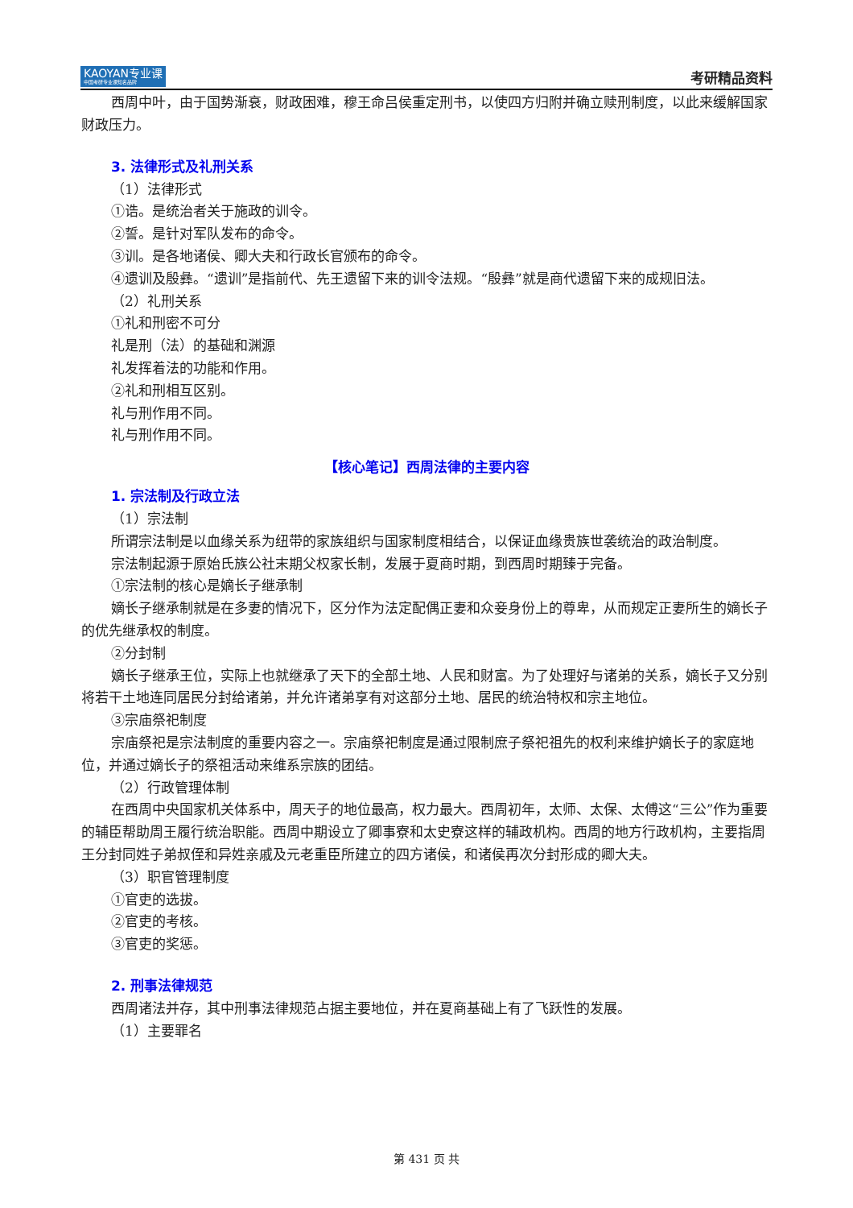KAOYAN专业课
中国考研专业课知名品牌
考研精品资料
西周中叶，由于国势渐衰，财政困难，穆王命吕侯重定刑书，以使四方归附并确立赎刑制度，以此来缓解国家财政压力。
3. 法律形式及礼刑关系
（1）法律形式
①诰。是统治者关于施政的训令。
②誓。是针对军队发布的命令。
③训。是各地诸侯、卿大夫和行政长官颁布的命令。
④遗训及殷彝。“遗训”是指前代、先王遗留下来的训令法规。“殷彝”就是商代遗留下来的成规旧法。
（2）礼刑关系
①礼和刑密不可分
礼是刑（法）的基础和渊源
礼发挥着法的功能和作用。
②礼和刑相互区别。
礼与刑作用不同。
礼与刑作用不同。
【核心笔记】西周法律的主要内容
1. 宗法制及行政立法
（1）宗法制
所谓宗法制是以血缘关系为纽带的家族组织与国家制度相结合，以保证血缘贵族世袭统治的政治制度。
宗法制起源于原始氏族公社末期父权家长制，发展于夏商时期，到西周时期臻于完备。
①宗法制的核心是嫡长子继承制
嫡长子继承制就是在多妻的情况下，区分作为法定配偶正妻和众妾身份上的尊卑，从而规定正妻所生的嫡长子的优先继承权的制度。
②分封制
嫡长子继承王位，实际上也就继承了天下的全部土地、人民和财富。为了处理好与诸弟的关系，嫡长子又分别将若干土地连同居民分封给诸弟，并允许诸弟享有对这部分土地、居民的统治特权和宗主地位。
③宗庙祭祀制度
宗庙祭祀是宗法制度的重要内容之一。宗庙祭祀制度是通过限制庶子祭祀祖先的权利来维护嫡长子的家庭地位，并通过嫡长子的祭祖活动来维系宗族的团结。
（2）行政管理体制
在西周中央国家机关体系中，周天子的地位最高，权力最大。西周初年，太师、太保、太傅这“三公”作为重要的辅臣帮助周王履行统治职能。西周中期设立了卿事寮和太史寮这样的辅政机构。西周的地方行政机构，主要指周王分封同姓子弟叔侄和异姓亲戚及元老重臣所建立的四方诸侯，和诸侯再次分封形成的卿大夫。
（3）职官管理制度
①官吏的选拔。
②官吏的考核。
③官吏的奖惩。
2. 刑事法律规范
西周诸法并存，其中刑事法律规范占据主要地位，并在夏商基础上有了飞跃性的发展。
（1）主要罪名
第 431 页 共